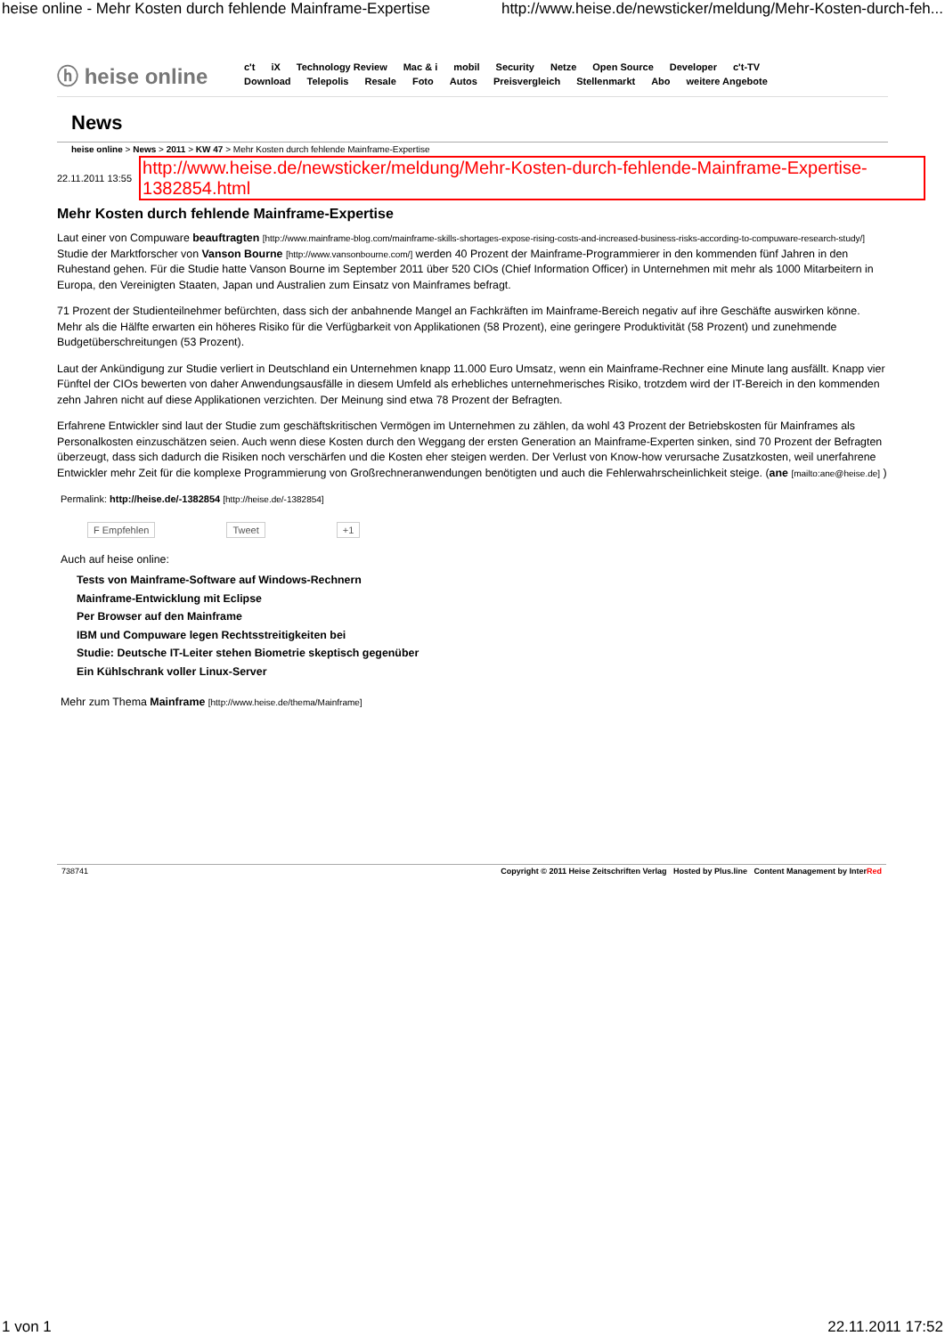heise online - Mehr Kosten durch fehlende Mainframe-Expertise http://www.heise.de/newsticker/meldung/Mehr-Kosten-durch-feh...
ⓗ heise online
c't iX Technology Review Mac & i mobil Security Netze Open Source Developer c't-TV
Download Telepolis Resale Foto Autos Preisvergleich Stellenmarkt Abo weitere Angebote
News
heise online > News > 2011 > KW 47 > Mehr Kosten durch fehlende Mainframe-Expertise
22.11.2011 13:55 http://www.heise.de/newsticker/meldung/Mehr-Kosten-durch-fehlende-Mainframe-Expertise-1382854.html
Mehr Kosten durch fehlende Mainframe-Expertise
Laut einer von Compuware beauftragten [http://www.mainframe-blog.com/mainframe-skills-shortages-expose-rising-costs-and-increased-business-risks-according-to-compuware-research-study/] Studie der Marktforscher von Vanson Bourne [http://www.vansonbourne.com/] werden 40 Prozent der Mainframe-Programmierer in den kommenden fünf Jahren in den Ruhestand gehen. Für die Studie hatte Vanson Bourne im September 2011 über 520 CIOs (Chief Information Officer) in Unternehmen mit mehr als 1000 Mitarbeitern in Europa, den Vereinigten Staaten, Japan und Australien zum Einsatz von Mainframes befragt.
71 Prozent der Studienteilnehmer befürchten, dass sich der anbahnende Mangel an Fachkräften im Mainframe-Bereich negativ auf ihre Geschäfte auswirken könne. Mehr als die Hälfte erwarten ein höheres Risiko für die Verfügbarkeit von Applikationen (58 Prozent), eine geringere Produktivität (58 Prozent) und zunehmende Budgetüberschreitungen (53 Prozent).
Laut der Ankündigung zur Studie verliert in Deutschland ein Unternehmen knapp 11.000 Euro Umsatz, wenn ein Mainframe-Rechner eine Minute lang ausfällt. Knapp vier Fünftel der CIOs bewerten von daher Anwendungsausfälle in diesem Umfeld als erhebliches unternehmerisches Risiko, trotzdem wird der IT-Bereich in den kommenden zehn Jahren nicht auf diese Applikationen verzichten. Der Meinung sind etwa 78 Prozent der Befragten.
Erfahrene Entwickler sind laut der Studie zum geschäftskritischen Vermögen im Unternehmen zu zählen, da wohl 43 Prozent der Betriebskosten für Mainframes als Personalkosten einzuschätzen seien. Auch wenn diese Kosten durch den Weggang der ersten Generation an Mainframe-Experten sinken, sind 70 Prozent der Befragten überzeugt, dass sich dadurch die Risiken noch verschärfen und die Kosten eher steigen werden. Der Verlust von Know-how verursache Zusatzkosten, weil unerfahrene Entwickler mehr Zeit für die komplexe Programmierung von Großrechneranwendungen benötigten und auch die Fehlerwahrscheinlichkeit steige. (ane [mailto:ane@heise.de] )
Permalink: http://heise.de/-1382854 [http://heise.de/-1382854]
F Empfehlen Tweet +1
Auch auf heise online:
Tests von Mainframe-Software auf Windows-Rechnern
Mainframe-Entwicklung mit Eclipse
Per Browser auf den Mainframe
IBM und Compuware legen Rechtsstreitigkeiten bei
Studie: Deutsche IT-Leiter stehen Biometrie skeptisch gegenüber
Ein Kühlschrank voller Linux-Server
Mehr zum Thema Mainframe [http://www.heise.de/thema/Mainframe]
738741 Copyright © 2011 Heise Zeitschriften Verlag Hosted by Plus.line Content Management by InterRed
1 von 1 22.11.2011 17:52